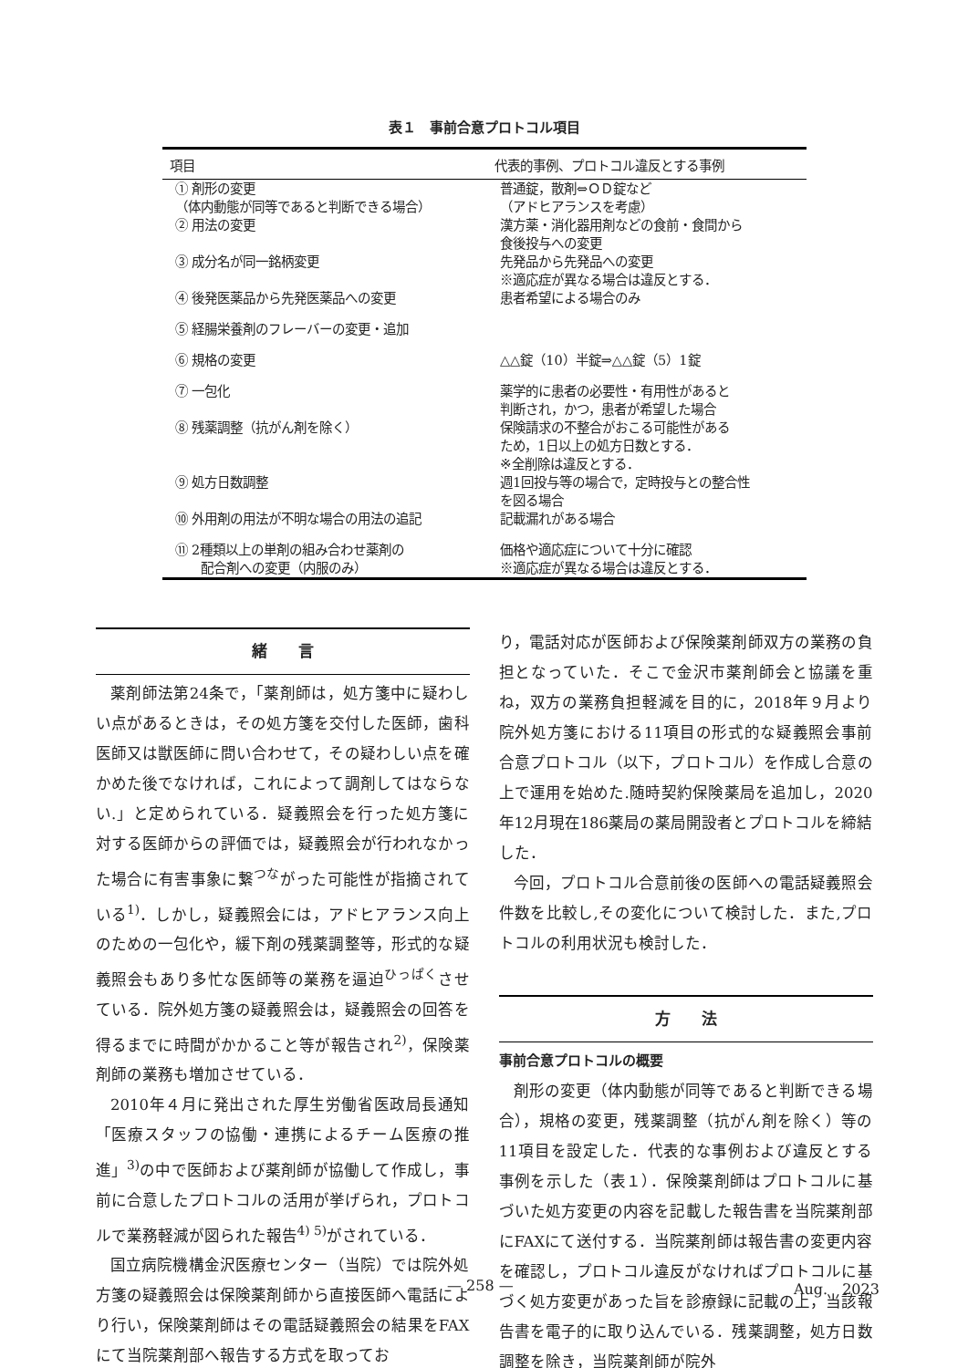表１　事前合意プロトコル項目
| 項目 | 代表的事例、プロトコル違反とする事例 |
| --- | --- |
| ① 剤形の変更 （体内動態が同等であると判断できる場合） | 普通錠，散剤⇔ＯＤ錠など （アドヒアランスを考慮） |
| ② 用法の変更 | 漢方薬・消化器用剤などの食前・食間から 食後投与への変更 |
| ③ 成分名が同一銘柄変更 | 先発品から先発品への変更 ※適応症が異なる場合は違反とする． |
| ④ 後発医薬品から先発医薬品への変更 | 患者希望による場合のみ |
| ⑤ 経腸栄養剤のフレーバーの変更・追加 | |
| ⑥ 規格の変更 | △△錠（10）半錠⇒△△錠（5）1錠 |
| ⑦ 一包化 | 薬学的に患者の必要性・有用性があると 判断され，かつ，患者が希望した場合 |
| ⑧ 残薬調整（抗がん剤を除く） | 保険請求の不整合がおこる可能性がある ため，1日以上の処方日数とする． ※全削除は違反とする． |
| ⑨ 処方日数調整 | 週1回投与等の場合で，定時投与との整合性 を図る場合 |
| ⑩ 外用剤の用法が不明な場合の用法の追記 | 記載漏れがある場合 |
| ⑪ 2種類以上の単剤の組み合わせ薬剤の 配合剤への変更（内服のみ） | 価格や適応症について十分に確認 ※適応症が異なる場合は違反とする． |
緒　　言
薬剤師法第24条で，「薬剤師は，処方箋中に疑わしい点があるときは，その処方箋を交付した医師，歯科医師又は獣医師に問い合わせて，その疑わしい点を確かめた後でなければ，これによって調剤してはならない.」と定められている．疑義照会を行った処方箋に対する医師からの評価では，疑義照会が行われなかった場合に有害事象に繋<sup>つな</sup>がった可能性が指摘されている<sup>1)</sup>．しかし，疑義照会には，アドヒアランス向上のための一包化や，緩下剤の残薬調整等，形式的な疑義照会もあり多忙な医師等の業務を逼迫<sup>ひっぱく</sup>させている．院外処方箋の疑義照会は，疑義照会の回答を得るまでに時間がかかること等が報告され<sup>2)</sup>，保険薬剤師の業務も増加させている．
2010年４月に発出された厚生労働省医政局長通知「医療スタッフの協働・連携によるチーム医療の推進」<sup>3)</sup>の中で医師および薬剤師が協働して作成し，事前に合意したプロトコルの活用が挙げられ，プロトコルで業務軽減が図られた報告<sup>4) 5)</sup>がされている．
国立病院機構金沢医療センター（当院）では院外処方箋の疑義照会は保険薬剤師から直接医師へ電話により行い，保険薬剤師はその電話疑義照会の結果をFAXにて当院薬剤部へ報告する方式を取ってお
り，電話対応が医師および保険薬剤師双方の業務の負担となっていた．そこで金沢市薬剤師会と協議を重ね，双方の業務負担軽減を目的に，2018年９月より院外処方箋における11項目の形式的な疑義照会事前合意プロトコル（以下，プロトコル）を作成し合意の上で運用を始めた.随時契約保険薬局を追加し，2020年12月現在186薬局の薬局開設者とプロトコルを締結した．
今回，プロトコル合意前後の医師への電話疑義照会件数を比較し,その変化について検討した．また,プロトコルの利用状況も検討した．
方　　法
事前合意プロトコルの概要
剤形の変更（体内動態が同等であると判断できる場合），規格の変更，残薬調整（抗がん剤を除く）等の11項目を設定した．代表的な事例および違反とする事例を示した（表１）．保険薬剤師はプロトコルに基づいた処方変更の内容を記載した報告書を当院薬剤部にFAXにて送付する．当院薬剤師は報告書の変更内容を確認し，プロトコル違反がなければプロトコルに基づく処方変更があった旨を診療録に記載の上，当該報告書を電子的に取り込んでいる．残薬調整，処方日数調整を除き，当院薬剤師が院外
— 258 — Aug.　2023